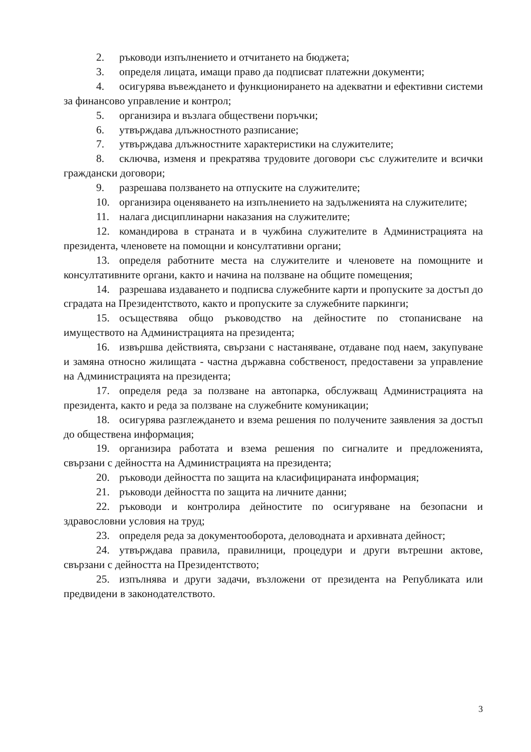2. ръководи изпълнението и отчитането на бюджета;
3. определя лицата, имащи право да подписват платежни документи;
4. осигурява въвеждането и функционирането на адекватни и ефективни системи за финансово управление и контрол;
5. организира и възлага обществени поръчки;
6. утвърждава длъжностното разписание;
7. утвърждава длъжностните характеристики на служителите;
8. сключва, изменя и прекратява трудовите договори със служителите и всички граждански договори;
9. разрешава ползването на отпуските на служителите;
10. организира оценяването на изпълнението на задълженията на служителите;
11. налага дисциплинарни наказания на служителите;
12. командирова в страната и в чужбина служителите в Администрацията на президента, членовете на помощни и консултативни органи;
13. определя работните места на служителите и членовете на помощните и консултативните органи, както и начина на ползване на общите помещения;
14. разрешава издаването и подписва служебните карти и пропуските за достъп до сградата на Президентството, както и пропуските за служебните паркинги;
15. осъществява общо ръководство на дейностите по стопанисване на имуществото на Администрацията на президента;
16. извършва действията, свързани с настаняване, отдаване под наем, закупуване и замяна относно жилищата - частна държавна собственост, предоставени за управление на Администрацията на президента;
17. определя реда за ползване на автопарка, обслужващ Администрацията на президента, както и реда за ползване на служебните комуникации;
18. осигурява разглеждането и взема решения по получените заявления за достъп до обществена информация;
19. организира работата и взема решения по сигналите и предложенията, свързани с дейността на Администрацията на президента;
20. ръководи дейността по защита на класифицираната информация;
21. ръководи дейността по защита на личните данни;
22. ръководи и контролира дейностите по осигуряване на безопасни и здравословни условия на труд;
23. определя реда за документооборота, деловодната и архивната дейност;
24. утвърждава правила, правилници, процедури и други вътрешни актове, свързани с дейността на Президентството;
25. изпълнява и други задачи, възложени от президента на Републиката или предвидени в законодателството.
3